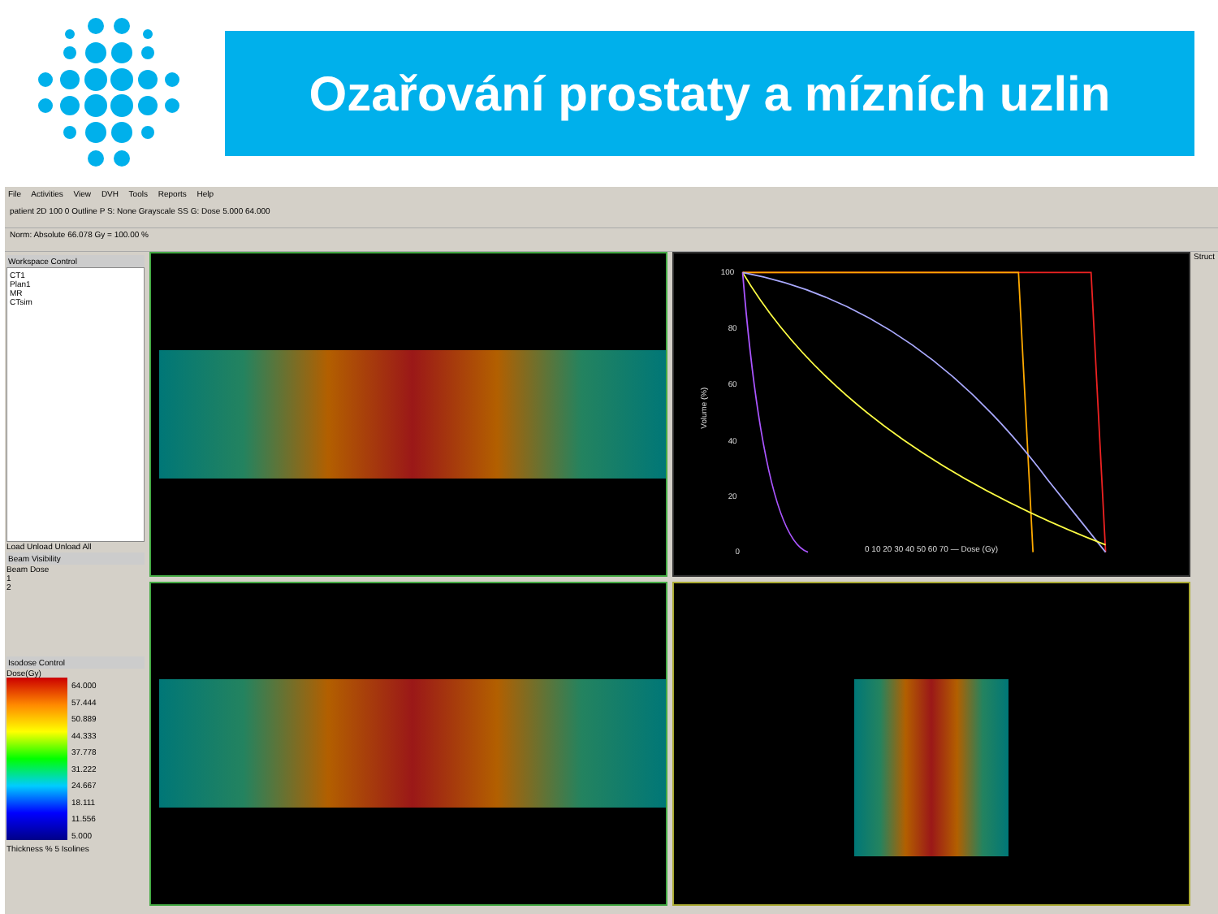Ozařování prostaty a mízních uzlin
File Activities View DVH Tools Reports Help
patient 2D 100 0 Outline P S: None Grayscale SS G: Dose 5.000 64.000
Norm: Absolute 66.078 Gy = 100.00 %
Workspace Control
CT1
Plan1
MR
CTsim
Load Unload Unload All
Beam Visibility
Beam Dose
1
2
Isodose Control
Dose(Gy)
64.000
57.444
50.889
44.333
37.778
31.222
24.667
18.111
11.556
5.000
Thickness % 5 Isolines
100
80
60
40
20
0
Volume (%)
0 10 20 30 40 50 60 70 — Dose (Gy)
Struct